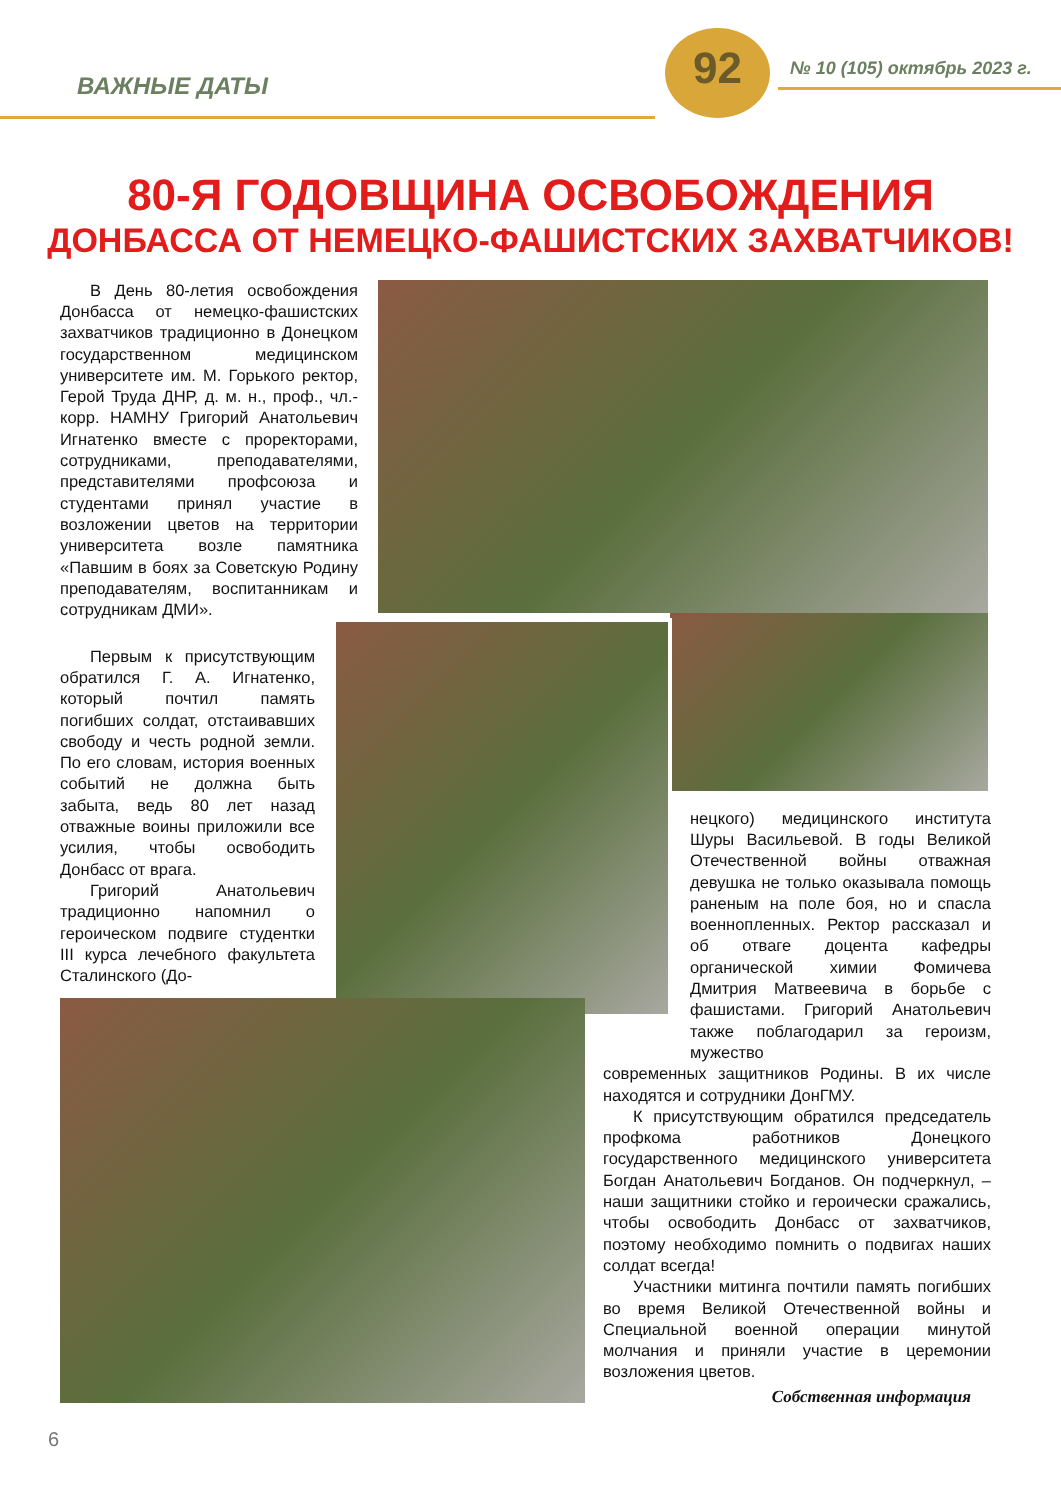ВАЖНЫЕ ДАТЫ
92 № 10 (105) октябрь 2023 г.
80-Я ГОДОВЩИНА ОСВОБОЖДЕНИЯ
ДОНБАССА ОТ НЕМЕЦКО-ФАШИСТСКИХ ЗАХВАТЧИКОВ!
В День 80-летия освобождения Донбасса от немецко-фашистских захватчиков традиционно в Донецком государственном медицинском университете им. М. Горького ректор, Герой Труда ДНР, д. м. н., проф., чл.-корр. НАМНУ Григорий Анатольевич Игнатенко вместе с проректорами, сотрудниками, преподавателями, представителями профсоюза и студентами принял участие в возложении цветов на территории университета возле памятника «Павшим в боях за Советскую Родину преподавателям, воспитанникам и сотрудникам ДМИ».
Первым к присутствующим обратился Г. А. Игнатенко, который почтил память погибших солдат, отстаивавших свободу и честь родной земли. По его словам, история военных событий не должна быть забыта, ведь 80 лет назад отважные воины приложили все усилия, чтобы освободить Донбасс от врага.
Григорий Анатольевич традиционно напомнил о героическом подвиге студентки III курса лечебного факультета Сталинского (До-
нецкого) медицинского института Шуры Васильевой. В годы Великой Отечественной войны отважная девушка не только оказывала помощь раненым на поле боя, но и спасла военнопленных. Ректор рассказал и об отваге доцента кафедры органической химии Фомичева Дмитрия Матвеевича в борьбе с фашистами. Григорий Анатольевич также поблагодарил за героизм, мужество
современных защитников Родины. В их числе находятся и сотрудники ДонГМУ.
К присутствующим обратился председатель профкома работников Донецкого государственного медицинского университета Богдан Анатольевич Богданов. Он подчеркнул, – наши защитники стойко и героически сражались, чтобы освободить Донбасс от захватчиков, поэтому необходимо помнить о подвигах наших солдат всегда!
Участники митинга почтили память погибших во время Великой Отечественной войны и Специальной военной операции минутой молчания и приняли участие в церемонии возложения цветов.
Собственная информация
6